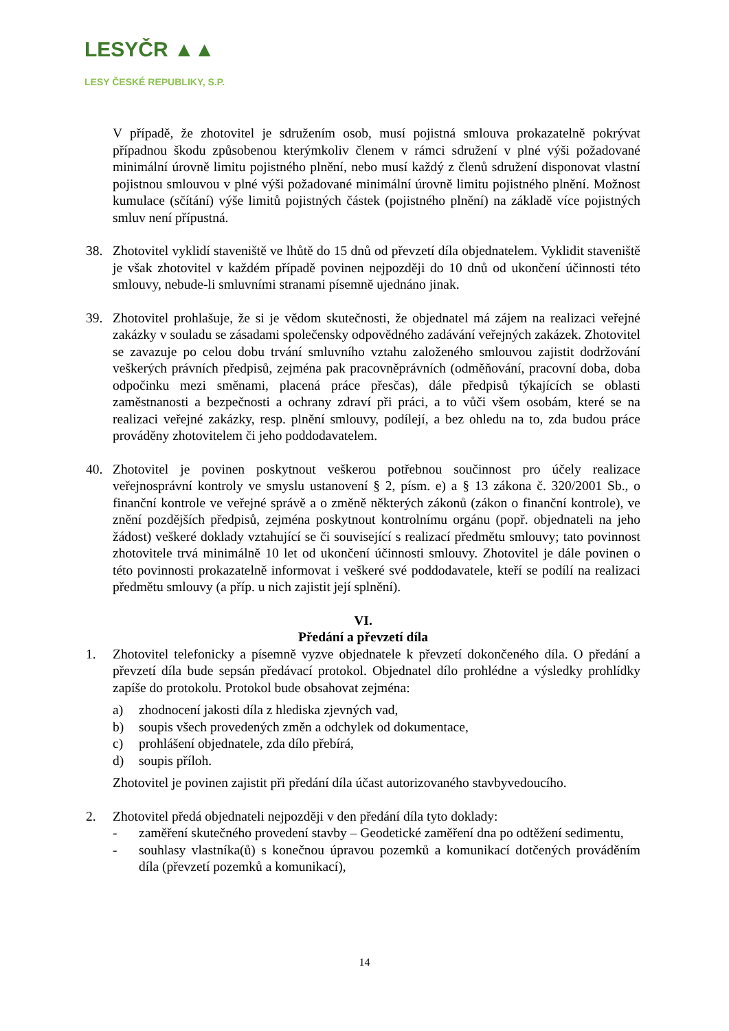LESYČR ▲▲
LESY ČESKÉ REPUBLIKY, S.P.
V případě, že zhotovitel je sdružením osob, musí pojistná smlouva prokazatelně pokrývat případnou škodu způsobenou kterýmkoliv členem v rámci sdružení v plné výši požadované minimální úrovně limitu pojistného plnění, nebo musí každý z členů sdružení disponovat vlastní pojistnou smlouvou v plné výši požadované minimální úrovně limitu pojistného plnění. Možnost kumulace (sčítání) výše limitů pojistných částek (pojistného plnění) na základě více pojistných smluv není přípustná.
38. Zhotovitel vyklidí staveniště ve lhůtě do 15 dnů od převzetí díla objednatelem. Vyklidit staveniště je však zhotovitel v každém případě povinen nejpozději do 10 dnů od ukončení účinnosti této smlouvy, nebude-li smluvními stranami písemně ujednáno jinak.
39. Zhotovitel prohlašuje, že si je vědom skutečnosti, že objednatel má zájem na realizaci veřejné zakázky v souladu se zásadami společensky odpovědného zadávání veřejných zakázek. Zhotovitel se zavazuje po celou dobu trvání smluvního vztahu založeného smlouvou zajistit dodržování veškerých právních předpisů, zejména pak pracovněprávních (odměňování, pracovní doba, doba odpočinku mezi směnami, placená práce přesčas), dále předpisů týkajících se oblasti zaměstnanosti a bezpečnosti a ochrany zdraví při práci, a to vůči všem osobám, které se na realizaci veřejné zakázky, resp. plnění smlouvy, podílejí, a bez ohledu na to, zda budou práce prováděny zhotovitelem či jeho poddodavatelem.
40. Zhotovitel je povinen poskytnout veškerou potřebnou součinnost pro účely realizace veřejnosprávní kontroly ve smyslu ustanovení § 2, písm. e) a § 13 zákona č. 320/2001 Sb., o finanční kontrole ve veřejné správě a o změně některých zákonů (zákon o finanční kontrole), ve znění pozdějších předpisů, zejména poskytnout kontrolnímu orgánu (popř. objednateli na jeho žádost) veškeré doklady vztahující se či související s realizací předmětu smlouvy; tato povinnost zhotovitele trvá minimálně 10 let od ukončení účinnosti smlouvy. Zhotovitel je dále povinen o této povinnosti prokazatelně informovat i veškeré své poddodavatele, kteří se podílí na realizaci předmětu smlouvy (a příp. u nich zajistit její splnění).
VI.
Předání a převzetí díla
1. Zhotovitel telefonicky a písemně vyzve objednatele k převzetí dokončeného díla. O předání a převzetí díla bude sepsán předávací protokol. Objednatel dílo prohlédne a výsledky prohlídky zapíše do protokolu. Protokol bude obsahovat zejména:
a) zhodnocení jakosti díla z hlediska zjevných vad,
b) soupis všech provedených změn a odchylek od dokumentace,
c) prohlášení objednatele, zda dílo přebírá,
d) soupis příloh.
Zhotovitel je povinen zajistit při předání díla účast autorizovaného stavbyvedoucího.
2. Zhotovitel předá objednateli nejpozději v den předání díla tyto doklady:
- zaměření skutečného provedení stavby – Geodetické zaměření dna po odtěžení sedimentu,
- souhlasy vlastníka(ů) s konečnou úpravou pozemků a komunikací dotčených prováděním díla (převzetí pozemků a komunikací),
14